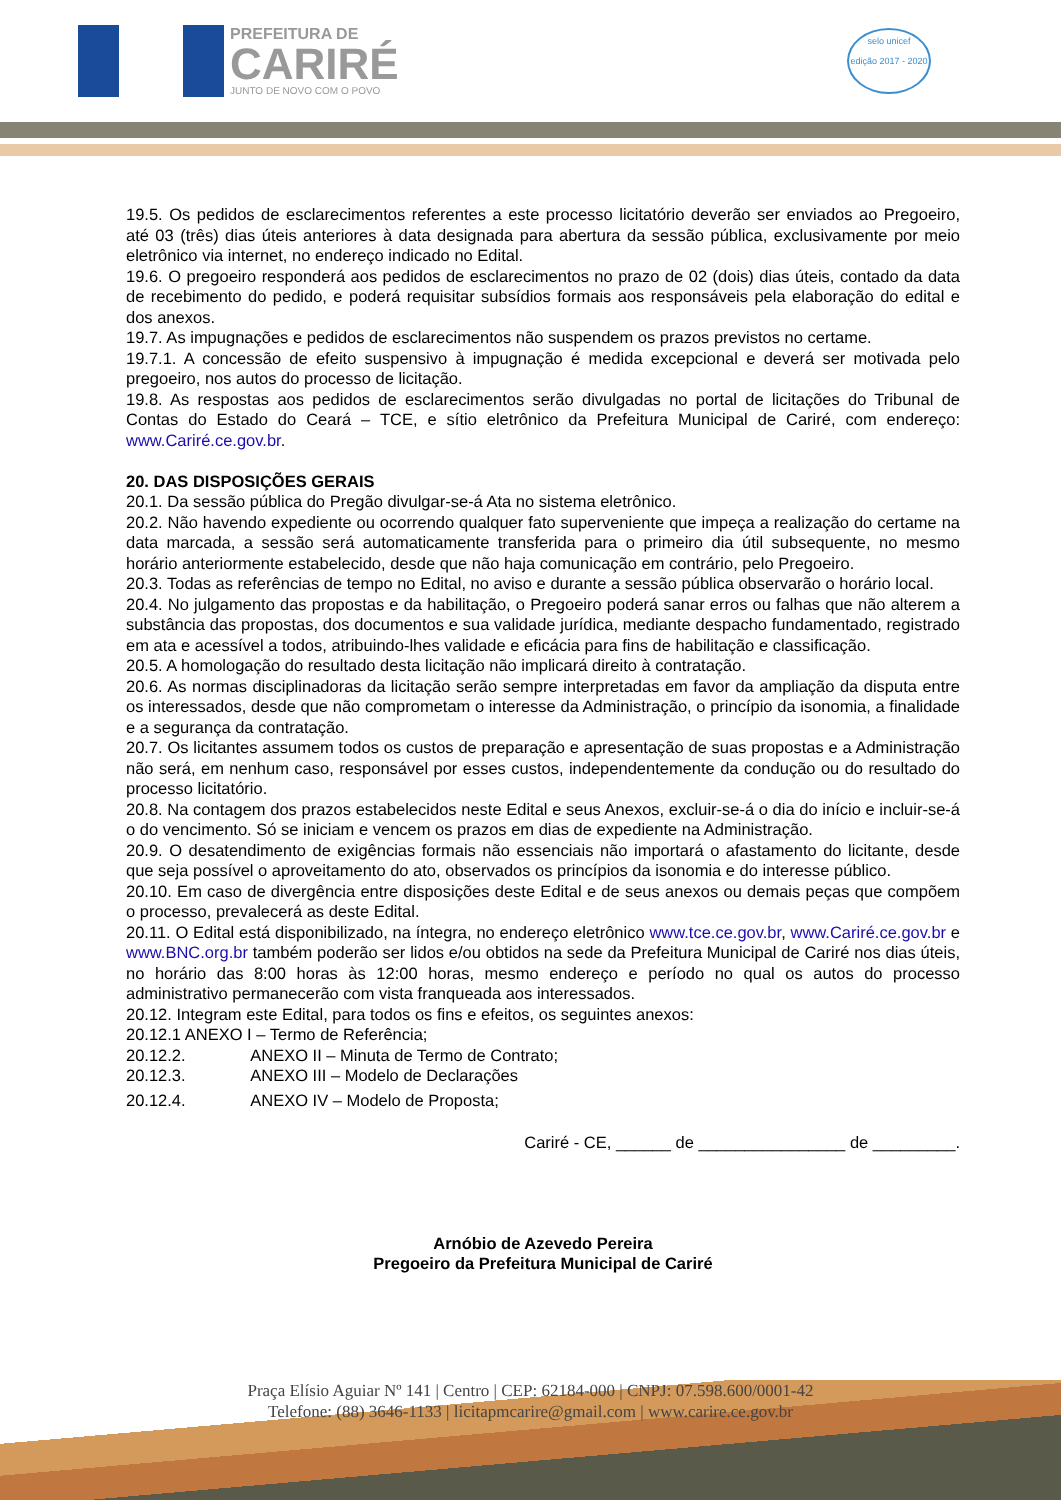PREFEITURA DE
CARIRÉ
JUNTO DE NOVO COM O POVO
selo unicef
edição 2017 - 2020
19.5. Os pedidos de esclarecimentos referentes a este processo licitatório deverão ser enviados ao Pregoeiro, até 03 (três) dias úteis anteriores à data designada para abertura da sessão pública, exclusivamente por meio eletrônico via internet, no endereço indicado no Edital.
19.6. O pregoeiro responderá aos pedidos de esclarecimentos no prazo de 02 (dois) dias úteis, contado da data de recebimento do pedido, e poderá requisitar subsídios formais aos responsáveis pela elaboração do edital e dos anexos.
19.7. As impugnações e pedidos de esclarecimentos não suspendem os prazos previstos no certame.
19.7.1. A concessão de efeito suspensivo à impugnação é medida excepcional e deverá ser motivada pelo pregoeiro, nos autos do processo de licitação.
19.8. As respostas aos pedidos de esclarecimentos serão divulgadas no portal de licitações do Tribunal de Contas do Estado do Ceará – TCE, e sítio eletrônico da Prefeitura Municipal de Cariré, com endereço: www.Cariré.ce.gov.br.
20. DAS DISPOSIÇÕES GERAIS
20.1. Da sessão pública do Pregão divulgar-se-á Ata no sistema eletrônico.
20.2. Não havendo expediente ou ocorrendo qualquer fato superveniente que impeça a realização do certame na data marcada, a sessão será automaticamente transferida para o primeiro dia útil subsequente, no mesmo horário anteriormente estabelecido, desde que não haja comunicação em contrário, pelo Pregoeiro.
20.3. Todas as referências de tempo no Edital, no aviso e durante a sessão pública observarão o horário local.
20.4. No julgamento das propostas e da habilitação, o Pregoeiro poderá sanar erros ou falhas que não alterem a substância das propostas, dos documentos e sua validade jurídica, mediante despacho fundamentado, registrado em ata e acessível a todos, atribuindo-lhes validade e eficácia para fins de habilitação e classificação.
20.5. A homologação do resultado desta licitação não implicará direito à contratação.
20.6. As normas disciplinadoras da licitação serão sempre interpretadas em favor da ampliação da disputa entre os interessados, desde que não comprometam o interesse da Administração, o princípio da isonomia, a finalidade e a segurança da contratação.
20.7. Os licitantes assumem todos os custos de preparação e apresentação de suas propostas e a Administração não será, em nenhum caso, responsável por esses custos, independentemente da condução ou do resultado do processo licitatório.
20.8. Na contagem dos prazos estabelecidos neste Edital e seus Anexos, excluir-se-á o dia do início e incluir-se-á o do vencimento. Só se iniciam e vencem os prazos em dias de expediente na Administração.
20.9. O desatendimento de exigências formais não essenciais não importará o afastamento do licitante, desde que seja possível o aproveitamento do ato, observados os princípios da isonomia e do interesse público.
20.10. Em caso de divergência entre disposições deste Edital e de seus anexos ou demais peças que compõem o processo, prevalecerá as deste Edital.
20.11. O Edital está disponibilizado, na íntegra, no endereço eletrônico www.tce.ce.gov.br, www.Cariré.ce.gov.br e www.BNC.org.br também poderão ser lidos e/ou obtidos na sede da Prefeitura Municipal de Cariré nos dias úteis, no horário das 8:00 horas às 12:00 horas, mesmo endereço e período no qual os autos do processo administrativo permanecerão com vista franqueada aos interessados.
20.12. Integram este Edital, para todos os fins e efeitos, os seguintes anexos:
20.12.1 ANEXO I – Termo de Referência;
20.12.2. ANEXO II – Minuta de Termo de Contrato;
20.12.3. ANEXO III – Modelo de Declarações
20.12.4. ANEXO IV – Modelo de Proposta;
Cariré - CE, ______ de ________________ de _________.
Arnóbio de Azevedo Pereira
Pregoeiro da Prefeitura Municipal de Cariré
Praça Elísio Aguiar Nº 141 | Centro | CEP: 62184-000 | CNPJ: 07.598.600/0001-42
Telefone: (88) 3646-1133 | licitapmcarire@gmail.com | www.carire.ce.gov.br